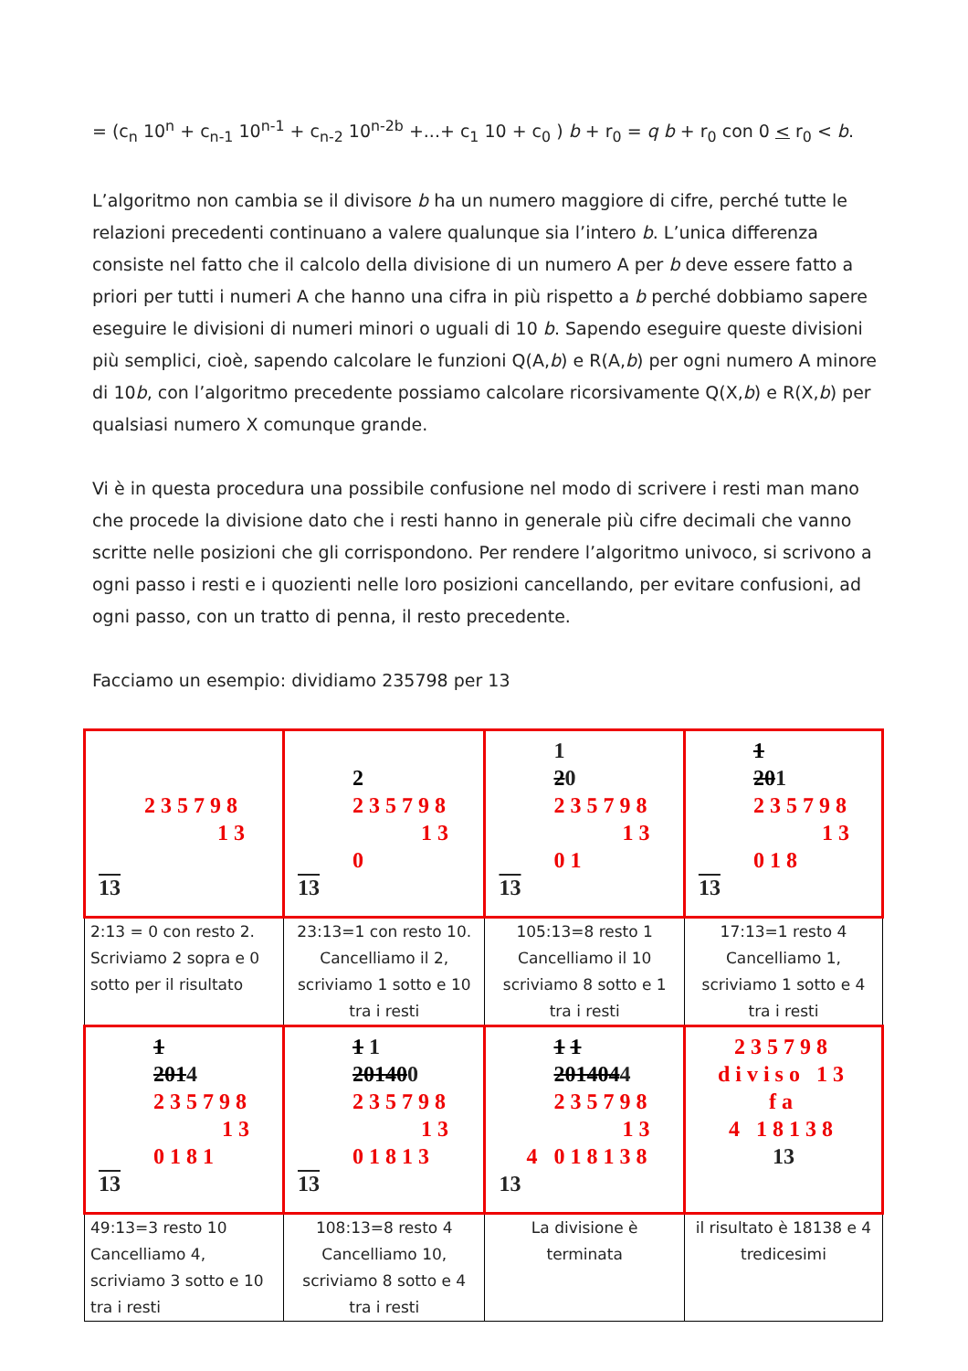= (c<sub>n</sub> 10<sup>n</sup> + c<sub>n-1</sub> 10<sup>n-1</sup> + c<sub>n-2</sub> 10<sup>n-2b</sup> +...+ c<sub>1</sub> 10 + c<sub>0</sub> ) b + r<sub>0</sub> = q b + r<sub>0</sub> con 0 < r<sub>0</sub> < b.
L’algoritmo non cambia se il divisore b ha un numero maggiore di cifre, perché tutte le relazioni precedenti continuano a valere qualunque sia l’intero b. L’unica differenza consiste nel fatto che il calcolo della divisione di un numero A per b deve essere fatto a priori per tutti i numeri A che hanno una cifra in più rispetto a b perché dobbiamo sapere eseguire le divisioni di numeri minori o uguali di 10 b. Sapendo eseguire queste divisioni più semplici, cioè, sapendo calcolare le funzioni Q(A,b) e R(A,b) per ogni numero A minore di 10b, con l’algoritmo precedente possiamo calcolare ricorsivamente Q(X,b) e R(X,b) per qualsiasi numero X comunque grande.
Vi è in questa procedura una possibile confusione nel modo di scrivere i resti man mano che procede la divisione dato che i resti hanno in generale più cifre decimali che vanno scritte nelle posizioni che gli corrispondono. Per rendere l’algoritmo univoco, si scrivono a ogni passo i resti e i quozienti nelle loro posizioni cancellando, per evitare confusioni, ad ogni passo, con un tratto di penna, il resto precedente.
Facciamo un esempio: dividiamo 235798 per 13
| 235798 13 13 | 2 235798 13 0 13 | 1 2 0 235798 13 01 13 | 1 20 1 235798 13 018 13 |
| 2:13 = 0 con resto 2. Scriviamo 2 sopra e 0 sotto per il risultato | 23:13=1 con resto 10. Cancelliamo il 2, scriviamo 1 sotto e 10 tra i resti | 105:13=8 resto 1 Cancelliamo il 10 scriviamo 8 sotto e 1 tra i resti | 17:13=1 resto 4 Cancelliamo 1, scriviamo 1 sotto e 4 tra i resti |
| 1 201 4 235798 13 0181 13 | 1 1 20140 0 235798 13 01813 13 | 1 1 201404 4 235798 13 4 018138 13 | 235798 diviso 13 fa 4 18138 13 |
| 49:13=3 resto 10 Cancelliamo 4, scriviamo 3 sotto e 10 tra i resti | 108:13=8 resto 4 Cancelliamo 10, scriviamo 8 sotto e 4 tra i resti | La divisione è terminata | il risultato è 18138 e 4 tredicesimi |